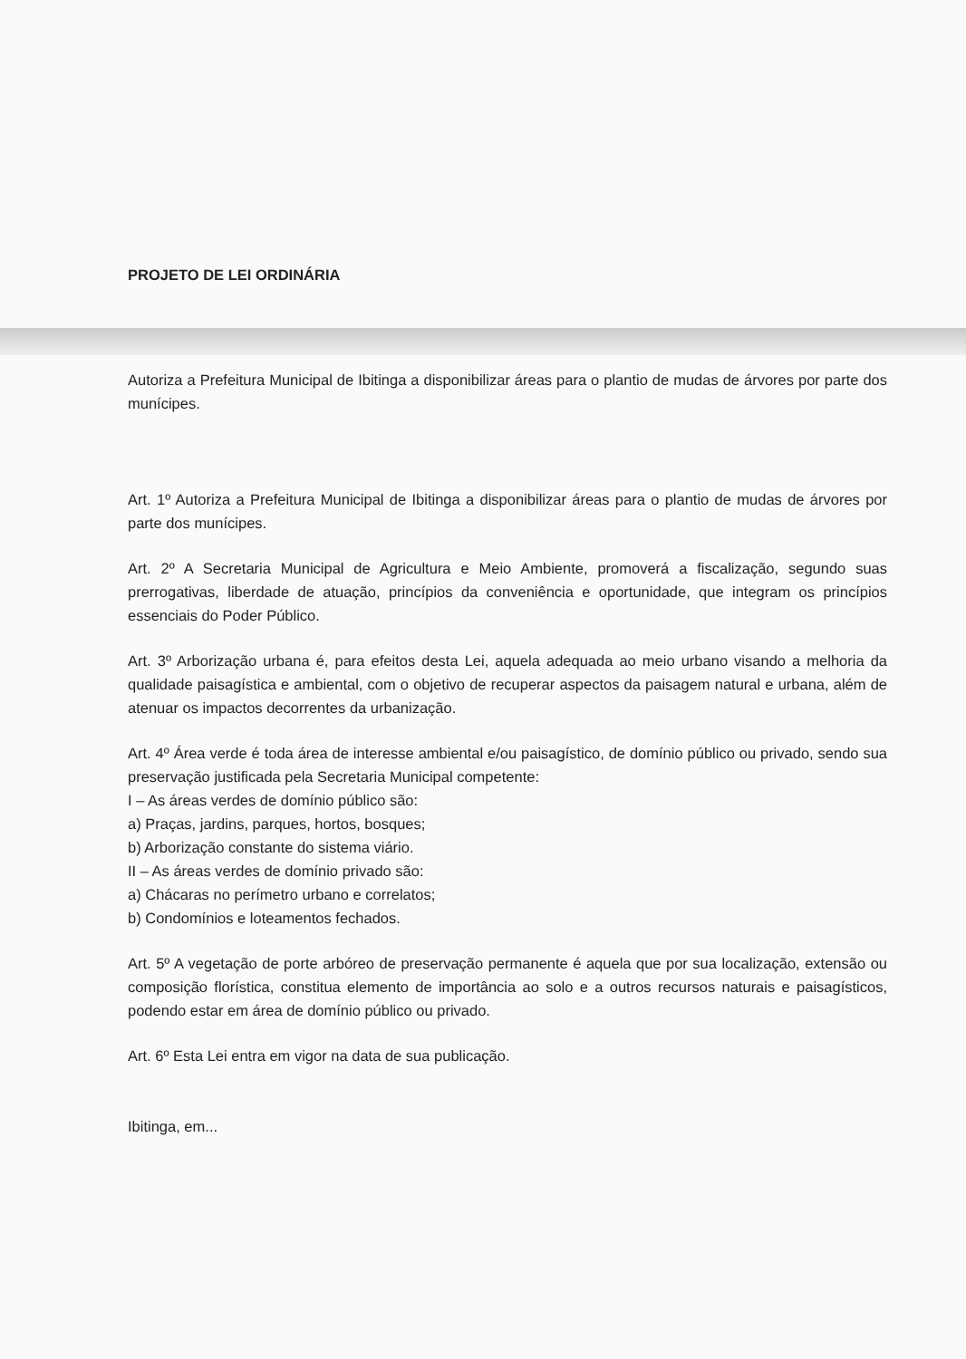PROJETO DE LEI ORDINÁRIA
Autoriza a Prefeitura Municipal de Ibitinga a disponibilizar áreas para o plantio de mudas de árvores por parte dos munícipes.
Art. 1º Autoriza a Prefeitura Municipal de Ibitinga a disponibilizar áreas para o plantio de mudas de árvores por parte dos munícipes.
Art. 2º A Secretaria Municipal de Agricultura e Meio Ambiente, promoverá a fiscalização, segundo suas prerrogativas, liberdade de atuação, princípios da conveniência e oportunidade, que integram os princípios essenciais do Poder Público.
Art. 3º Arborização urbana é, para efeitos desta Lei, aquela adequada ao meio urbano visando a melhoria da qualidade paisagística e ambiental, com o objetivo de recuperar aspectos da paisagem natural e urbana, além de atenuar os impactos decorrentes da urbanização.
Art. 4º Área verde é toda área de interesse ambiental e/ou paisagístico, de domínio público ou privado, sendo sua preservação justificada pela Secretaria Municipal competente:
I – As áreas verdes de domínio público são:
a) Praças, jardins, parques, hortos, bosques;
b) Arborização constante do sistema viário.
II – As áreas verdes de domínio privado são:
a) Chácaras no perímetro urbano e correlatos;
b) Condomínios e loteamentos fechados.
Art. 5º A vegetação de porte arbóreo de preservação permanente é aquela que por sua localização, extensão ou composição florística, constitua elemento de importância ao solo e a outros recursos naturais e paisagísticos, podendo estar em área de domínio público ou privado.
Art. 6º Esta Lei entra em vigor na data de sua publicação.
Ibitinga, em...